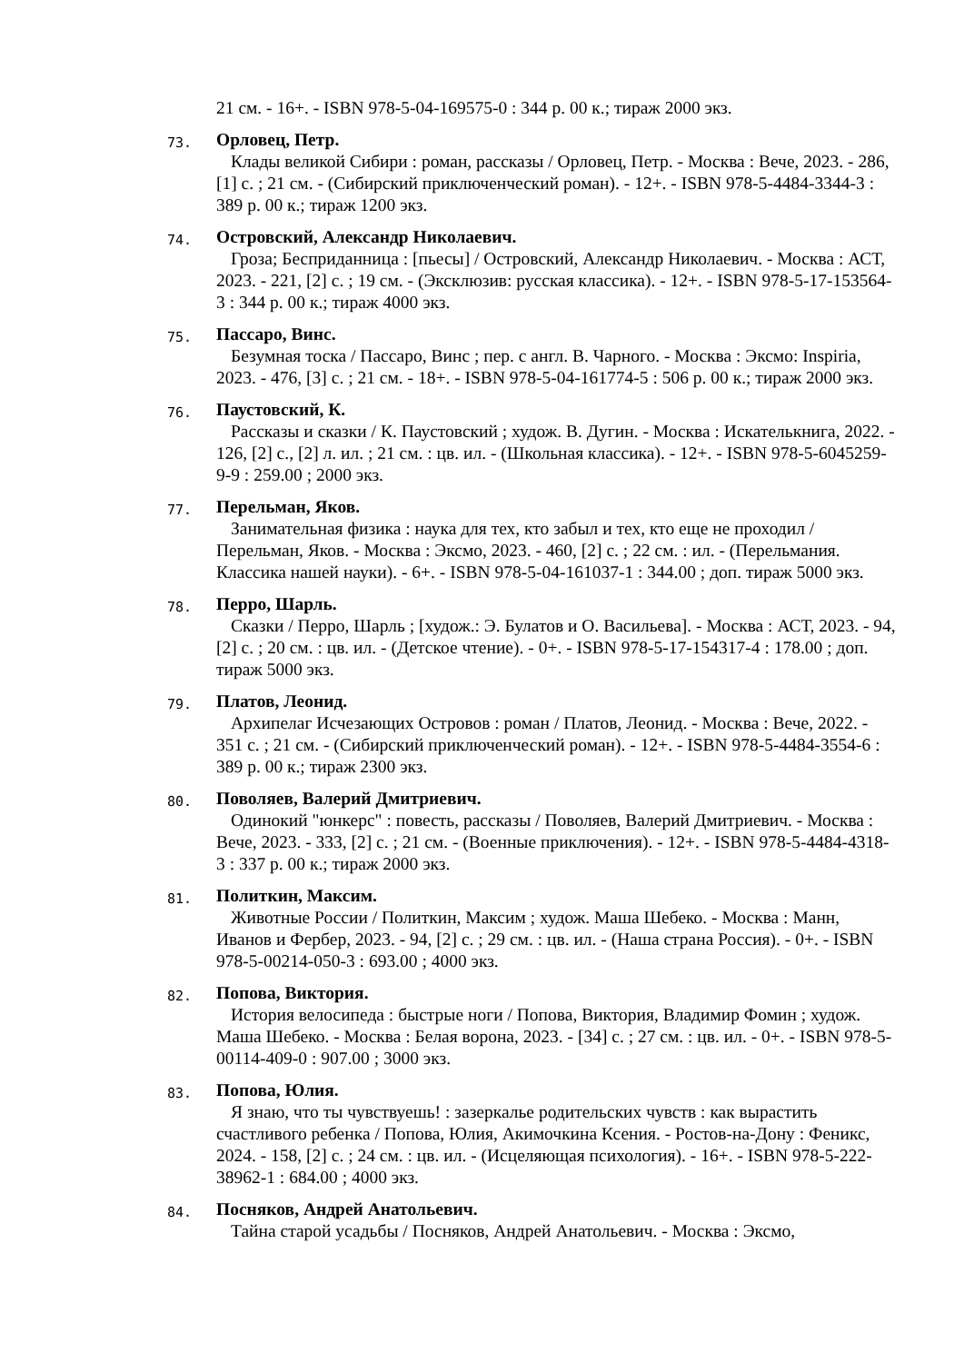21 см. - 16+. - ISBN 978-5-04-169575-0 : 344 р. 00 к.; тираж 2000 экз.
73.
Орловец, Петр.
Клады великой Сибири : роман, рассказы / Орловец, Петр. - Москва : Вече, 2023. - 286, [1] с. ; 21 см. - (Сибирский приключенческий роман). - 12+. - ISBN 978-5-4484-3344-3 : 389 р. 00 к.; тираж 1200 экз.
74.
Островский, Александр Николаевич.
Гроза; Бесприданница : [пьесы] / Островский, Александр Николаевич. - Москва : АСТ, 2023. - 221, [2] с. ; 19 см. - (Эксклюзив: русская классика). - 12+. - ISBN 978-5-17-153564-3 : 344 р. 00 к.; тираж 4000 экз.
75.
Пассаро, Винс.
Безумная тоска / Пассаро, Винс ; пер. с англ. В. Чарного. - Москва : Эксмо: Inspiria, 2023. - 476, [3] с. ; 21 см. - 18+. - ISBN 978-5-04-161774-5 : 506 р. 00 к.; тираж 2000 экз.
76.
Паустовский, К.
Рассказы и сказки / К. Паустовский ; худож. В. Дугин. - Москва : Искателькнига, 2022. - 126, [2] с., [2] л. ил. ; 21 см. : цв. ил. - (Школьная классика). - 12+. - ISBN 978-5-6045259-9-9 : 259.00 ; 2000 экз.
77.
Перельман, Яков.
Занимательная физика : наука для тех, кто забыл и тех, кто еще не проходил / Перельман, Яков. - Москва : Эксмо, 2023. - 460, [2] с. ; 22 см. : ил. - (Перельмания. Классика нашей науки). - 6+. - ISBN 978-5-04-161037-1 : 344.00 ; доп. тираж 5000 экз.
78.
Перро, Шарль.
Сказки / Перро, Шарль ; [худож.: Э. Булатов и О. Васильева]. - Москва : АСТ, 2023. - 94, [2] с. ; 20 см. : цв. ил. - (Детское чтение). - 0+. - ISBN 978-5-17-154317-4 : 178.00 ; доп. тираж 5000 экз.
79.
Платов, Леонид.
Архипелаг Исчезающих Островов : роман / Платов, Леонид. - Москва : Вече, 2022. - 351 с. ; 21 см. - (Сибирский приключенческий роман). - 12+. - ISBN 978-5-4484-3554-6 : 389 р. 00 к.; тираж 2300 экз.
80.
Поволяев, Валерий Дмитриевич.
Одинокий "юнкерс" : повесть, рассказы / Поволяев, Валерий Дмитриевич. - Москва : Вече, 2023. - 333, [2] с. ; 21 см. - (Военные приключения). - 12+. - ISBN 978-5-4484-4318-3 : 337 р. 00 к.; тираж 2000 экз.
81.
Политкин, Максим.
Животные России / Политкин, Максим ; худож. Маша Шебеко. - Москва : Манн, Иванов и Фербер, 2023. - 94, [2] с. ; 29 см. : цв. ил. - (Наша страна Россия). - 0+. - ISBN 978-5-00214-050-3 : 693.00 ; 4000 экз.
82.
Попова, Виктория.
История велосипеда : быстрые ноги / Попова, Виктория, Владимир Фомин ; худож. Маша Шебеко. - Москва : Белая ворона, 2023. - [34] с. ; 27 см. : цв. ил. - 0+. - ISBN 978-5-00114-409-0 : 907.00 ; 3000 экз.
83.
Попова, Юлия.
Я знаю, что ты чувствуешь! : зазеркалье родительских чувств : как вырастить счастливого ребенка / Попова, Юлия, Акимочкина Ксения. - Ростов-на-Дону : Феникс, 2024. - 158, [2] с. ; 24 см. : цв. ил. - (Исцеляющая психология). - 16+. - ISBN 978-5-222-38962-1 : 684.00 ; 4000 экз.
84.
Посняков, Андрей Анатольевич.
Тайна старой усадьбы / Посняков, Андрей Анатольевич. - Москва : Эксмо,